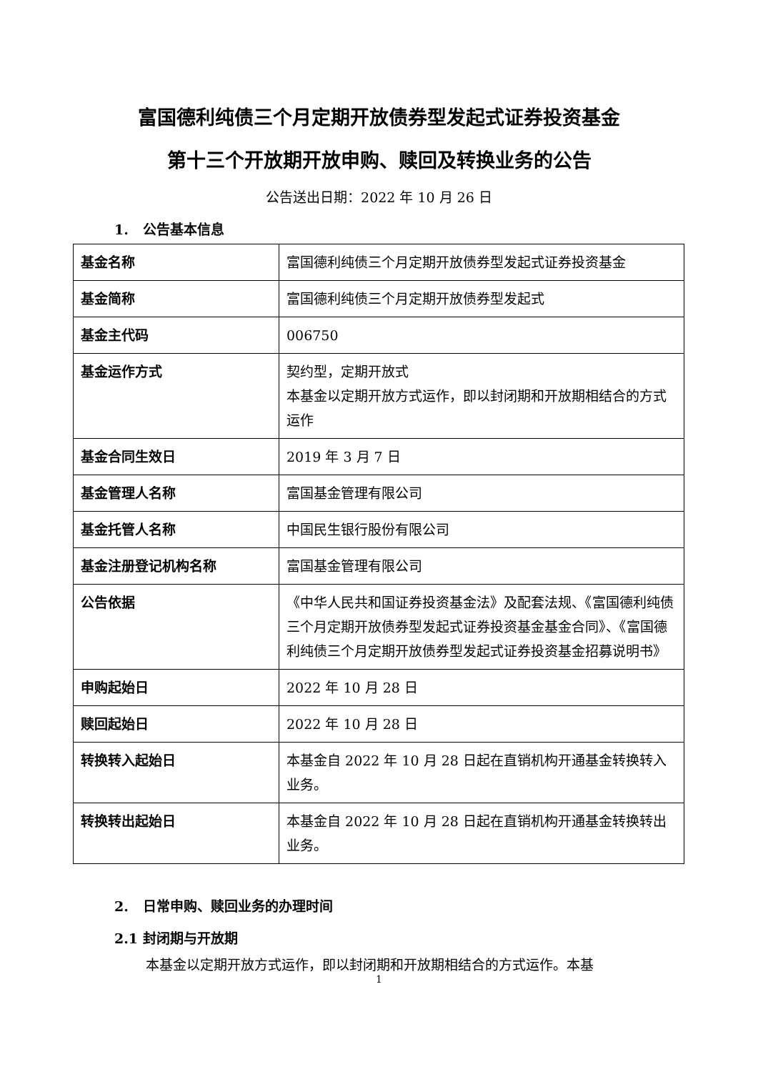富国德利纯债三个月定期开放债券型发起式证券投资基金
第十三个开放期开放申购、赎回及转换业务的公告
公告送出日期：2022 年 10 月 26 日
1. 公告基本信息
| 基金名称 | 富国德利纯债三个月定期开放债券型发起式证券投资基金 |
| 基金简称 | 富国德利纯债三个月定期开放债券型发起式 |
| 基金主代码 | 006750 |
| 基金运作方式 | 契约型，定期开放式 本基金以定期开放方式运作，即以封闭期和开放期相结合的方式运作 |
| 基金合同生效日 | 2019 年 3 月 7 日 |
| 基金管理人名称 | 富国基金管理有限公司 |
| 基金托管人名称 | 中国民生银行股份有限公司 |
| 基金注册登记机构名称 | 富国基金管理有限公司 |
| 公告依据 | 《中华人民共和国证券投资基金法》及配套法规、《富国德利纯债三个月定期开放债券型发起式证券投资基金基金合同》、《富国德利纯债三个月定期开放债券型发起式证券投资基金招募说明书》 |
| 申购起始日 | 2022 年 10 月 28 日 |
| 赎回起始日 | 2022 年 10 月 28 日 |
| 转换转入起始日 | 本基金自 2022 年 10 月 28 日起在直销机构开通基金转换转入业务。 |
| 转换转出起始日 | 本基金自 2022 年 10 月 28 日起在直销机构开通基金转换转出业务。 |
2. 日常申购、赎回业务的办理时间
2.1 封闭期与开放期
本基金以定期开放方式运作，即以封闭期和开放期相结合的方式运作。本基
1